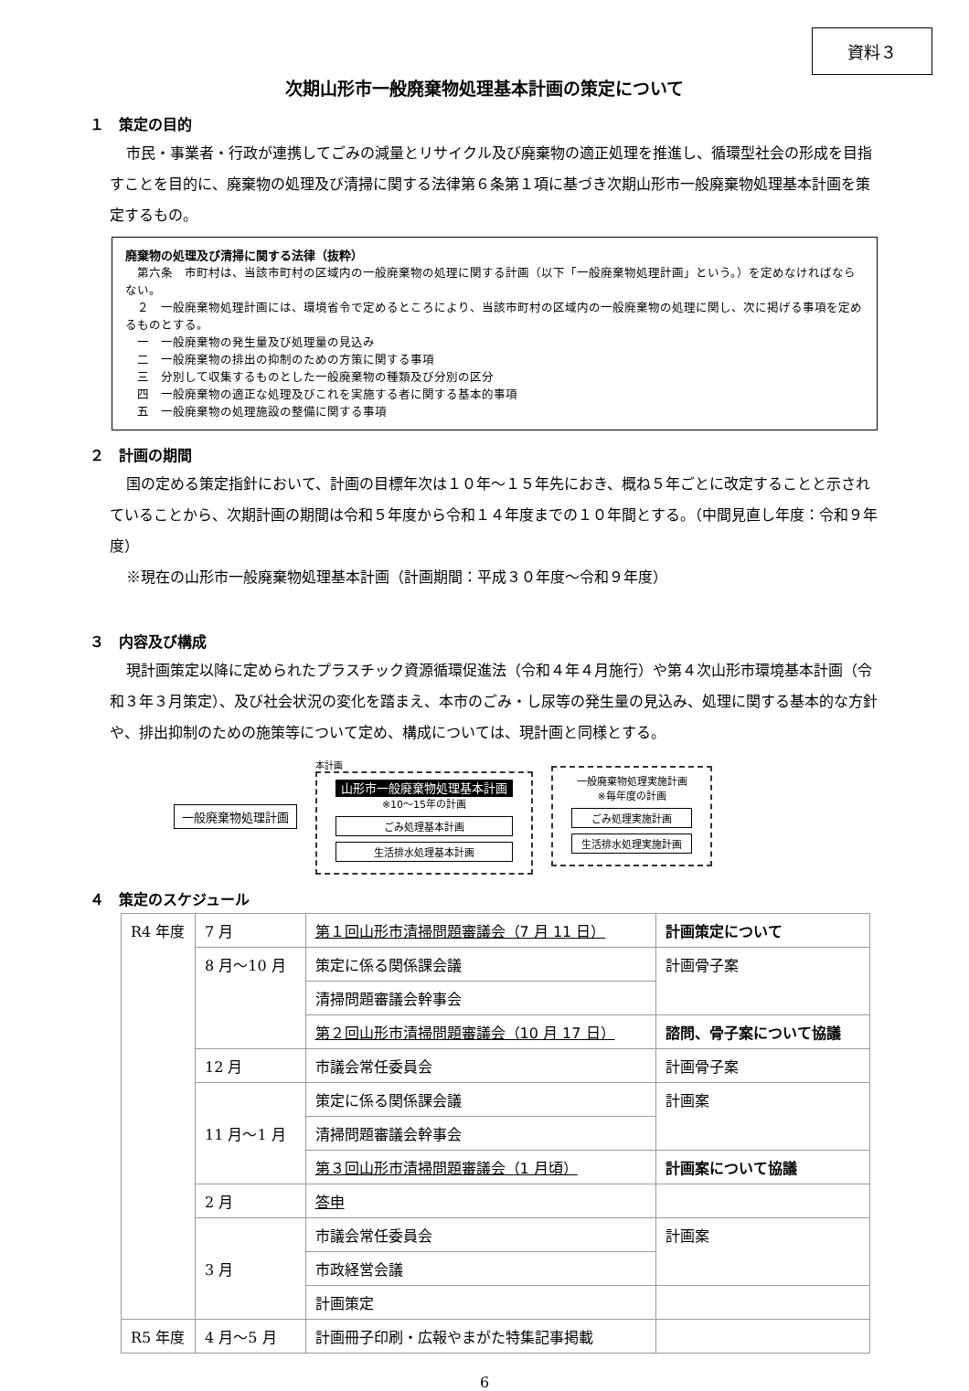資料３
次期山形市一般廃棄物処理基本計画の策定について
１　策定の目的
市民・事業者・行政が連携してごみの減量とリサイクル及び廃棄物の適正処理を推進し、循環型社会の形成を目指すことを目的に、廃棄物の処理及び清掃に関する法律第６条第１項に基づき次期山形市一般廃棄物処理基本計画を策定するもの。
廃棄物の処理及び清掃に関する法律（抜粋）
　第六条　市町村は、当該市町村の区域内の一般廃棄物の処理に関する計画（以下「一般廃棄物処理計画」という。）を定めなければならない。
　２　一般廃棄物処理計画には、環境省令で定めるところにより、当該市町村の区域内の一般廃棄物の処理に関し、次に掲げる事項を定めるものとする。
　一　一般廃棄物の発生量及び処理量の見込み
　二　一般廃棄物の排出の抑制のための方策に関する事項
　三　分別して収集するものとした一般廃棄物の種類及び分別の区分
　四　一般廃棄物の適正な処理及びこれを実施する者に関する基本的事項
　五　一般廃棄物の処理施設の整備に関する事項
２　計画の期間
国の定める策定指針において、計画の目標年次は１０年～１５年先におき、概ね５年ごとに改定することと示されていることから、次期計画の期間は令和５年度から令和１４年度までの１０年間とする。（中間見直し年度：令和９年度）
※現在の山形市一般廃棄物処理基本計画（計画期間：平成３０年度～令和９年度）
３　内容及び構成
現計画策定以降に定められたプラスチック資源循環促進法（令和４年４月施行）や第４次山形市環境基本計画（令和３年３月策定）、及び社会状況の変化を踏まえ、本市のごみ・し尿等の発生量の見込み、処理に関する基本的な方針や、排出抑制のための施策等について定め、構成については、現計画と同様とする。
一般廃棄物処理計画
本計画
山形市一般廃棄物処理基本計画
※10～15年の計画
ごみ処理基本計画
生活排水処理基本計画
一般廃棄物処理実施計画
※毎年度の計画
ごみ処理実施計画
生活排水処理実施計画
４　策定のスケジュール
| R4 年度 | 7 月 | 第１回山形市清掃問題審議会（7 月 11 日） | 計画策定について |
| | 8 月～10 月 | 策定に係る関係課会議 | 計画骨子案 |
| | | 清掃問題審議会幹事会 | |
| | | 第２回山形市清掃問題審議会（10 月 17 日） | 諮問、骨子案について協議 |
| | 12 月 | 市議会常任委員会 | 計画骨子案 |
| | 11 月～1 月 | 策定に係る関係課会議 | 計画案 |
| | | 清掃問題審議会幹事会 | |
| | | 第３回山形市清掃問題審議会（1 月頃） | 計画案について協議 |
| | 2 月 | 答申 | |
| | 3 月 | 市議会常任委員会 | 計画案 |
| | | 市政経営会議 | |
| | | 計画策定 | |
| R5 年度 | 4 月～5 月 | 計画冊子印刷・広報やまがた特集記事掲載 | |
6